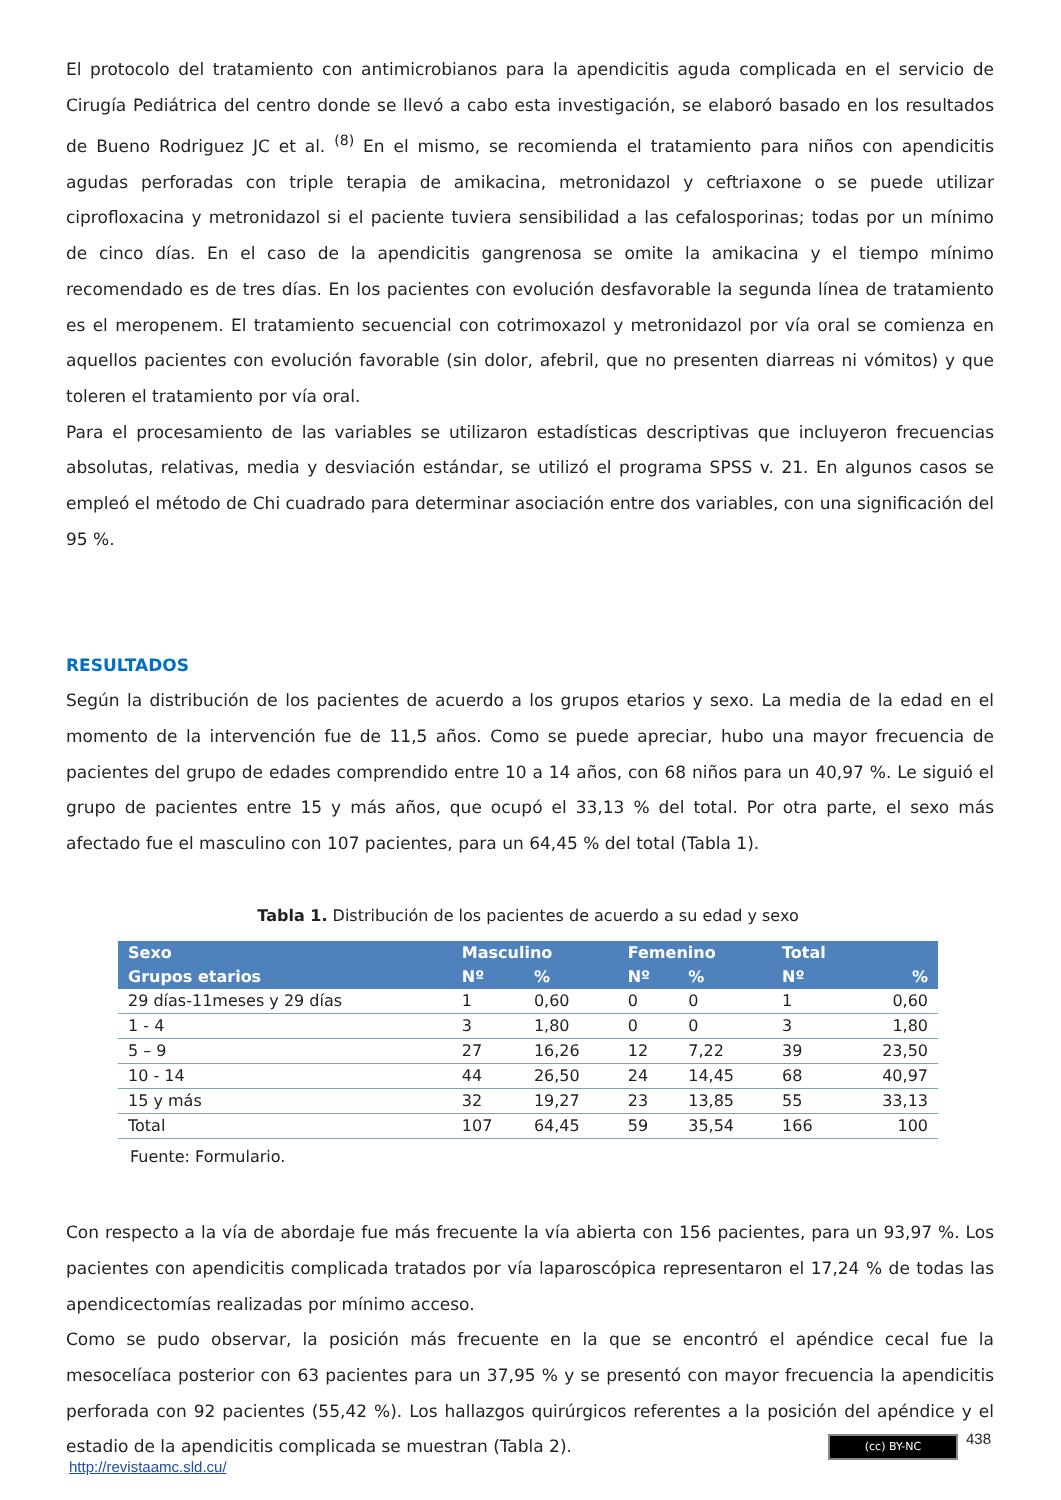El protocolo del tratamiento con antimicrobianos para la apendicitis aguda complicada en el servicio de Cirugía Pediátrica del centro donde se llevó a cabo esta investigación, se elaboró basado en los resultados de Bueno Rodriguez JC et al. <sup>(8)</sup> En el mismo, se recomienda el tratamiento para niños con apendicitis agudas perforadas con triple terapia de amikacina, metronidazol y ceftriaxone o se puede utilizar ciprofloxacina y metronidazol si el paciente tuviera sensibilidad a las cefalosporinas; todas por un mínimo de cinco días. En el caso de la apendicitis gangrenosa se omite la amikacina y el tiempo mínimo recomendado es de tres días. En los pacientes con evolución desfavorable la segunda línea de tratamiento es el meropenem. El tratamiento secuencial con cotrimoxazol y metronidazol por vía oral se comienza en aquellos pacientes con evolución favorable (sin dolor, afebril, que no presenten diarreas ni vómitos) y que toleren el tratamiento por vía oral.
Para el procesamiento de las variables se utilizaron estadísticas descriptivas que incluyeron frecuencias absolutas, relativas, media y desviación estándar, se utilizó el programa SPSS v. 21. En algunos casos se empleó el método de Chi cuadrado para determinar asociación entre dos variables, con una significación del 95 %.
RESULTADOS
Según la distribución de los pacientes de acuerdo a los grupos etarios y sexo. La media de la edad en el momento de la intervención fue de 11,5 años. Como se puede apreciar, hubo una mayor frecuencia de pacientes del grupo de edades comprendido entre 10 a 14 años, con 68 niños para un 40,97 %. Le siguió el grupo de pacientes entre 15 y más años, que ocupó el 33,13 % del total. Por otra parte, el sexo más afectado fue el masculino con 107 pacientes, para un 64,45 % del total (Tabla 1).
Tabla 1. Distribución de los pacientes de acuerdo a su edad y sexo
| Sexo | Masculino | | Femenino | | Total | |
| --- | --- | --- | --- | --- | --- | --- |
| Grupos etarios | Nº | % | Nº | % | Nº | % |
| 29 días-11meses y 29 días | 1 | 0,60 | 0 | 0 | 1 | 0,60 |
| 1 - 4 | 3 | 1,80 | 0 | 0 | 3 | 1,80 |
| 5 – 9 | 27 | 16,26 | 12 | 7,22 | 39 | 23,50 |
| 10 - 14 | 44 | 26,50 | 24 | 14,45 | 68 | 40,97 |
| 15 y más | 32 | 19,27 | 23 | 13,85 | 55 | 33,13 |
| Total | 107 | 64,45 | 59 | 35,54 | 166 | 100 |
Fuente: Formulario.
Con respecto a la vía de abordaje fue más frecuente la vía abierta con 156 pacientes, para un 93,97 %. Los pacientes con apendicitis complicada tratados por vía laparoscópica representaron el 17,24 % de todas las apendicectomías realizadas por mínimo acceso.
Como se pudo observar, la posición más frecuente en la que se encontró el apéndice cecal fue la mesocelíaca posterior con 63 pacientes para un 37,95 % y se presentó con mayor frecuencia la apendicitis perforada con 92 pacientes (55,42 %). Los hallazgos quirúrgicos referentes a la posición del apéndice y el estadio de la apendicitis complicada se muestran (Tabla 2).
(cc) BY-NC 438
http://revistaamc.sld.cu/